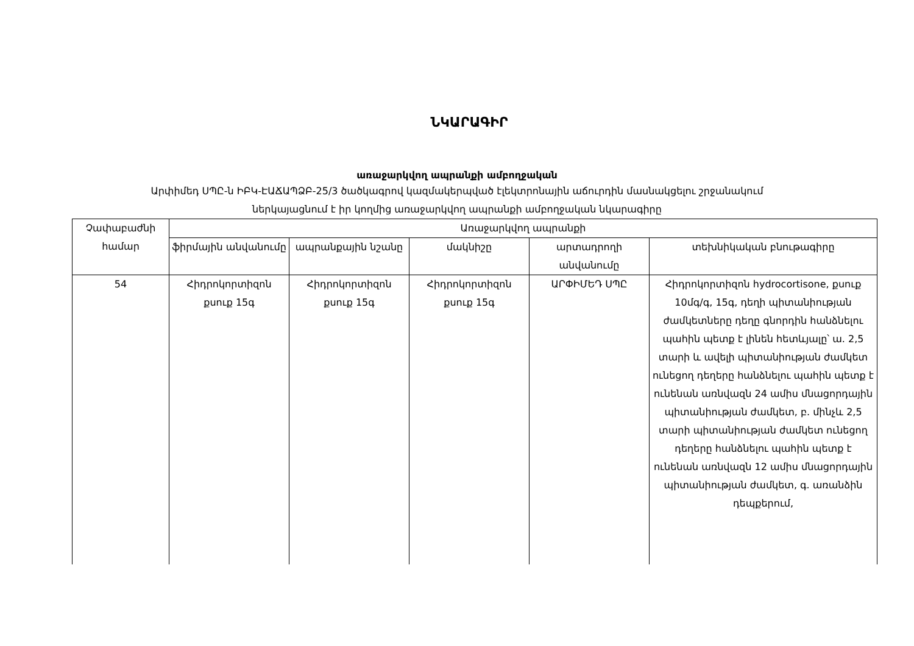ՆԿԱՐԱԳԻՐ
առաջարկվող ապրանքի ամբողջական
Արփիմեդ ՍՊԸ-ն ԻԲԿ-ԷԱՃԱՊՁԲ-25/3 ծածկագրով կազմակերպված էլեկտրոնային աճուրդին մասնակցելու շրջանակում
ներկայացնում է իր կողմից առաջարկվող ապրանքի ամբողջական նկարագիրը
| Չափաբաժնի համար | Առաջարկվող ապրանքի | | | | |
| --- | --- | --- | --- | --- | --- |
| | ֆիրմային անվանումը | ապրանքային նշանը | մակնիշը | արտադրողի անվանումը | տեխնիկական բնութագիրը |
| 54 | Հիդրոկորտիզոն քսուք 15գ | Հիդրոկորտիզոն քսուք 15գ | Հիդրոկորտիզոն քսուք 15գ | ԱՐՓԻՄԵԴ ՍՊԸ | Հիդրոկորտիզոն hydrocortisone, քսուք 10մգ/գ, 15գ, դեղի պիտանիության ժամկետները դեղը գնորդին հանձնելու պահին պետք է լինեն հետևյալը՝ ա. 2,5 տարի և ավելի պիտանիության ժամկետ ունեցող դեղերը հանձնելու պահին պետք է ունենան առնվազն 24 ամիս մնացորդային պիտանիության ժամկետ, բ. մինչև 2,5 տարի պիտանիության ժամկետ ունեցող դեղերը հանձնելու պահին պետք է ունենան առնվազն 12 ամիս մնացորդային պիտանիության ժամկետ, գ. առանձին դեպքերում, |